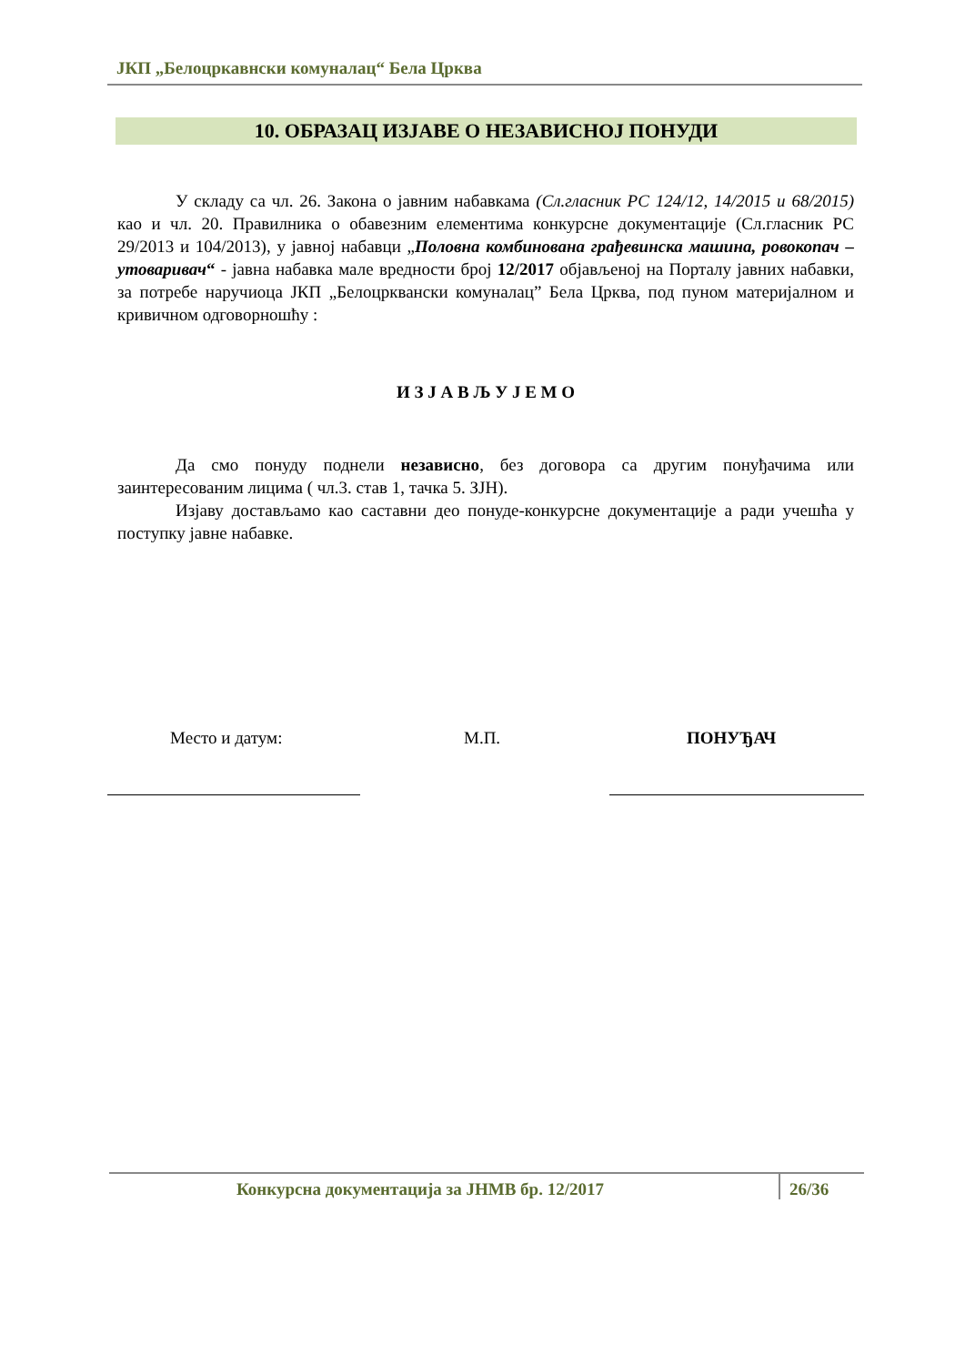ЈКП „Белоцркавнски комуналац“ Бела Црква
10. ОБРАЗАЦ ИЗЈАВЕ О НЕЗАВИСНОЈ ПОНУДИ
У складу са чл. 26. Закона о јавним набавкама (Сл.гласник РС 124/12, 14/2015 и 68/2015) као и чл. 20. Правилника о обавезним елементима конкурсне документације (Сл.гласник РС 29/2013 и 104/2013), у јавној набавци „Половна комбинована грађевинска машина, ровокопач – утоваривач“ - јавна набавка мале вредности број 12/2017 објављеној на Порталу јавних набавки, за потребе наручиоца ЈКП „Белоцрквански комуналац” Бела Црква, под пуном материјалном и кривичном одговорношћу :
И З Ј А В Љ У Ј Е М О
Да смо понуду поднели независно, без договора са другим понуђачима или заинтересованим лицима ( чл.3. став 1, тачка 5. ЗЈН).
Изјаву достављамо као саставни део понуде-конкурсне документације а ради учешћа у поступку јавне набавке.
Место и датум: М.П. ПОНУЂАЧ
Конкурсна документација за ЈНМВ бр. 12/2017 26/36